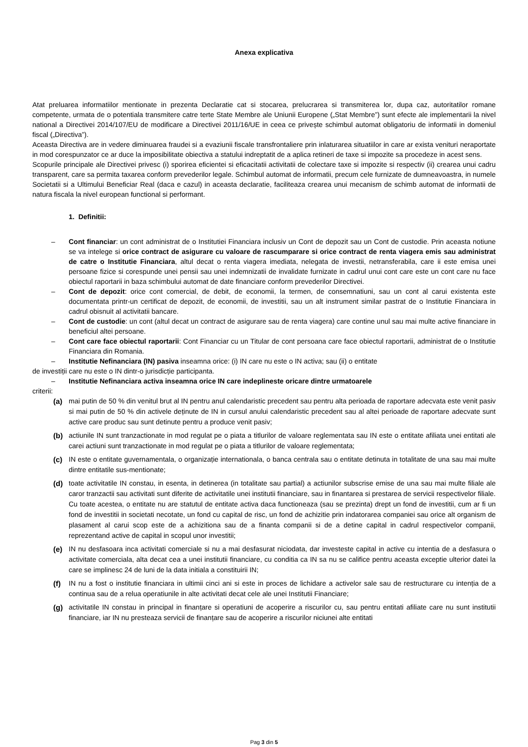Anexa explicativa
Atat preluarea informatiilor mentionate in prezenta Declaratie cat si stocarea, prelucrarea si transmiterea lor, dupa caz, autoritatilor romane competente, urmata de o potentiala transmitere catre terte State Membre ale Uniunii Europene („Stat Membre”) sunt efecte ale implementarii la nivel national a Directivei 2014/107/EU de modificare a Directivei 2011/16/UE in ceea ce privește schimbul automat obligatoriu de informatii in domeniul fiscal („Directiva”).
Aceasta Directiva are in vedere diminuarea fraudei si a evaziunii fiscale transfrontaliere prin inlaturarea situatiilor in care ar exista venituri neraportate in mod corespunzator ce ar duce la imposibilitate obiectiva a statului indreptatit de a aplica retineri de taxe si impozite sa procedeze in acest sens.
Scopurile principale ale Directivei privesc (i) sporirea eficientei si eficacitatii activitatii de colectare taxe si impozite si respectiv (ii) crearea unui cadru transparent, care sa permita taxarea conform prevederilor legale. Schimbul automat de informatii, precum cele furnizate de dumneavoastra, in numele Societatii si a Ultimului Beneficiar Real (daca e cazul) in aceasta declaratie, faciliteaza crearea unui mecanism de schimb automat de informatii de natura fiscala la nivel european functional si performant.
1. Definitii:
Cont financiar: un cont administrat de o Institutiei Financiara inclusiv un Cont de depozit sau un Cont de custodie. Prin aceasta notiune se va intelege si orice contract de asigurare cu valoare de rascumparare si orice contract de renta viagera emis sau administrat de catre o Institutie Financiara, altul decat o renta viagera imediata, nelegata de investii, netransferabila, care ii este emisa unei persoane fizice si corespunde unei pensii sau unei indemnizatii de invalidate furnizate in cadrul unui cont care este un cont care nu face obiectul raportarii in baza schimbului automat de date financiare conform prevederilor Directivei.
Cont de depozit: orice cont comercial, de debit, de economii, la termen, de consemnatiuni, sau un cont al carui existenta este documentata printr-un certificat de depozit, de economii, de investitii, sau un alt instrument similar pastrat de o Institutie Financiara in cadrul obisnuit al activitatii bancare.
Cont de custodie: un cont (altul decat un contract de asigurare sau de renta viagera) care contine unul sau mai multe active financiare in beneficiul altei persoane.
Cont care face obiectul raportarii: Cont Financiar cu un Titular de cont persoana care face obiectul raportarii, administrat de o Institutie Financiara din Romania.
Institutie Nefinanciara (IN) pasiva inseamna orice: (i) IN care nu este o IN activa; sau (ii) o entitate
de investiții care nu este o IN dintr-o jurisdicție participanta.
Institutie Nefinanciara activa inseamna orice IN care indeplineste oricare dintre urmatoarele
criterii:
(a) mai putin de 50 % din venitul brut al IN pentru anul calendaristic precedent sau pentru alta perioada de raportare adecvata este venit pasiv si mai putin de 50 % din activele deținute de IN in cursul anului calendaristic precedent sau al altei perioade de raportare adecvate sunt active care produc sau sunt detinute pentru a produce venit pasiv;
(b) actiunile IN sunt tranzactionate in mod regulat pe o piata a titlurilor de valoare reglementata sau IN este o entitate afiliata unei entitati ale carei actiuni sunt tranzactionate in mod regulat pe o piata a titlurilor de valoare reglementata;
(c) IN este o entitate guvernamentala, o organizație internationala, o banca centrala sau o entitate detinuta in totalitate de una sau mai multe dintre entitatile sus-mentionate;
(d) toate activitatile IN constau, in esenta, in detinerea (in totalitate sau partial) a actiunilor subscrise emise de una sau mai multe filiale ale caror tranzactii sau activitati sunt diferite de activitatile unei institutii financiare, sau in finantarea si prestarea de servicii respectivelor filiale. Cu toate acestea, o entitate nu are statutul de entitate activa daca functioneaza (sau se prezinta) drept un fond de investitii, cum ar fi un fond de investitii in societati necotate, un fond cu capital de risc, un fond de achizitie prin indatorarea companiei sau orice alt organism de plasament al carui scop este de a achizitiona sau de a finanta companii si de a detine capital in cadrul respectivelor companii, reprezentand active de capital in scopul unor investitii;
(e) IN nu desfasoara inca activitati comerciale si nu a mai desfasurat niciodata, dar investeste capital in active cu intentia de a desfasura o activitate comerciala, alta decat cea a unei institutii financiare, cu conditia ca IN sa nu se califice pentru aceasta exceptie ulterior datei la care se implinesc 24 de luni de la data initiala a constituirii IN;
(f) IN nu a fost o institutie financiara in ultimii cinci ani si este in proces de lichidare a activelor sale sau de restructurare cu intenția de a continua sau de a relua operatiunile in alte activitati decat cele ale unei Institutii Financiare;
(g) activitatile IN constau in principal in finanțare si operatiuni de acoperire a riscurilor cu, sau pentru entitati afiliate care nu sunt institutii financiare, iar IN nu presteaza servicii de finanțare sau de acoperire a riscurilor niciunei alte entitati
Pag 3 din 5